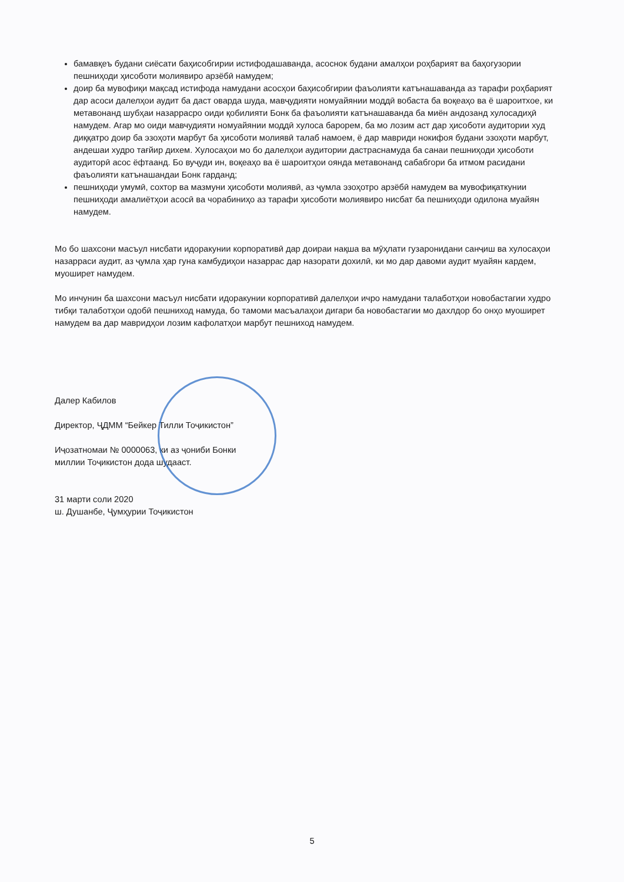бамавқеъ будани сиёсати баҳисобгирии истифодашаванда, асоснок будани амалҳои роҳбарият ва баҳогузории пешниҳоди ҳисоботи молиявиро арзёбӣ намудем;
доир ба мувофиқи мақсад истифода намудани асосҳои баҳисобгирии фаъолияти катънашаванда аз тарафи роҳбарият дар асоси далелҳои аудит ба даст оварда шуда, мавҷудияти номуайянии моддӣ вобаста ба воқеаҳо ва ё шароитхое, ки метавонанд шубҳаи назаррасро оиди қобилияти Бонк ба фаъолияти катънашаванда ба миён андозанд хулосадиҳӣ намудем. Агар мо оиди мавчудияти номуайянии моддӣ хулоса барорем, ба мо лозим аст дар ҳисоботи аудитории худ диққатро доир ба эзоҳоти марбут ба ҳисоботи молиявӣ талаб намоем, ё дар мавриди нокифоя будани эзоҳоти марбут, андешаи худро тағйир дихем. Хулосаҳои мо бо далелҳои аудитории дастраснамуда ба санаи пешниҳоди ҳисоботи аудиторӣ асос ёфтаанд. Бо вуҷуди ин, воқеаҳо ва ё шароитҳои оянда метавонанд сабабгори ба итмом расидани фаъолияти катънашандаи Бонк гарданд;
пешниҳоди умумӣ, сохтор ва мазмуни ҳисоботи молиявӣ, аз ҷумла эзоҳотро арзёбӣ намудем ва мувофиқаткунии пешниҳоди амалиётҳои асосӣ ва чорабиниҳо аз тарафи ҳисоботи молиявиро нисбат ба пешниҳоди одилона муайян намудем.
Мо бо шахсони масъул нисбати идоракунии корпоративӣ дар доираи нақша ва мӯҳлати гузаронидани санҷиш ва хулосаҳои назарраси аудит, аз ҷумла ҳар гуна камбудиҳои назаррас дар назорати дохилӣ, ки мо дар давоми аудит муайян кардем, муоширет намудем.
Мо инчунин ба шахсони масъул нисбати идоракунии корпоративӣ далелҳои ичро намудани талаботҳои новобастагии худро тибқи талаботҳои одобӣ пешниход намуда, бо тамоми масъалаҳои дигари ба новобастагии мо дахлдор бо онҳо муоширет намудем ва дар мавридҳои лозим кафолатҳои марбут пешниход намудем.
Далер Кабилов
Директор, ҶДММ “Бейкер Тилли Тоҷикистон”
Иҷозатномаи № 0000063, ки аз ҷониби Бонки
миллии Тоҷикистон дода шудааст.
31 марти соли 2020
ш. Душанбе, Ҷумҳурии Тоҷикистон
5